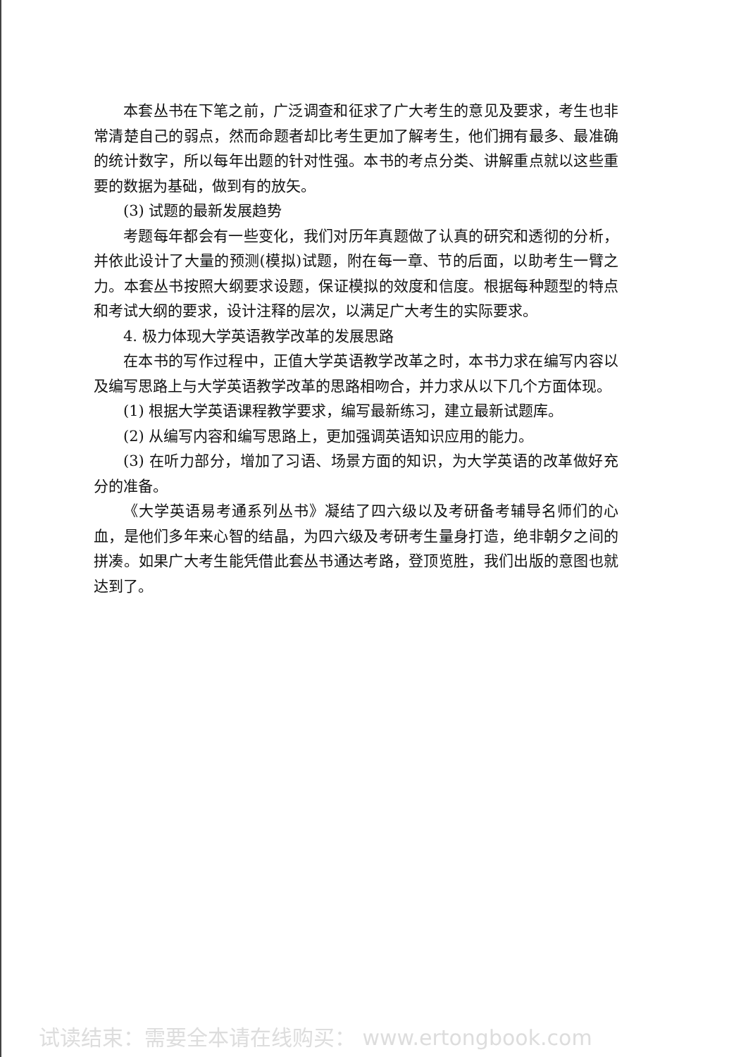本套丛书在下笔之前，广泛调查和征求了广大考生的意见及要求，考生也非常清楚自己的弱点，然而命题者却比考生更加了解考生，他们拥有最多、最准确的统计数字，所以每年出题的针对性强。本书的考点分类、讲解重点就以这些重要的数据为基础，做到有的放矢。
(3) 试题的最新发展趋势
考题每年都会有一些变化，我们对历年真题做了认真的研究和透彻的分析，并依此设计了大量的预测(模拟)试题，附在每一章、节的后面，以助考生一臂之力。本套丛书按照大纲要求设题，保证模拟的效度和信度。根据每种题型的特点和考试大纲的要求，设计注释的层次，以满足广大考生的实际要求。
4. 极力体现大学英语教学改革的发展思路
在本书的写作过程中，正值大学英语教学改革之时，本书力求在编写内容以及编写思路上与大学英语教学改革的思路相吻合，并力求从以下几个方面体现。
(1) 根据大学英语课程教学要求，编写最新练习，建立最新试题库。
(2) 从编写内容和编写思路上，更加强调英语知识应用的能力。
(3) 在听力部分，增加了习语、场景方面的知识，为大学英语的改革做好充分的准备。
《大学英语易考通系列丛书》凝结了四六级以及考研备考辅导名师们的心血，是他们多年来心智的结晶，为四六级及考研考生量身打造，绝非朝夕之间的拼凑。如果广大考生能凭借此套丛书通达考路，登顶览胜，我们出版的意图也就达到了。
试读结束：需要全本请在线购买： www.ertongbook.com